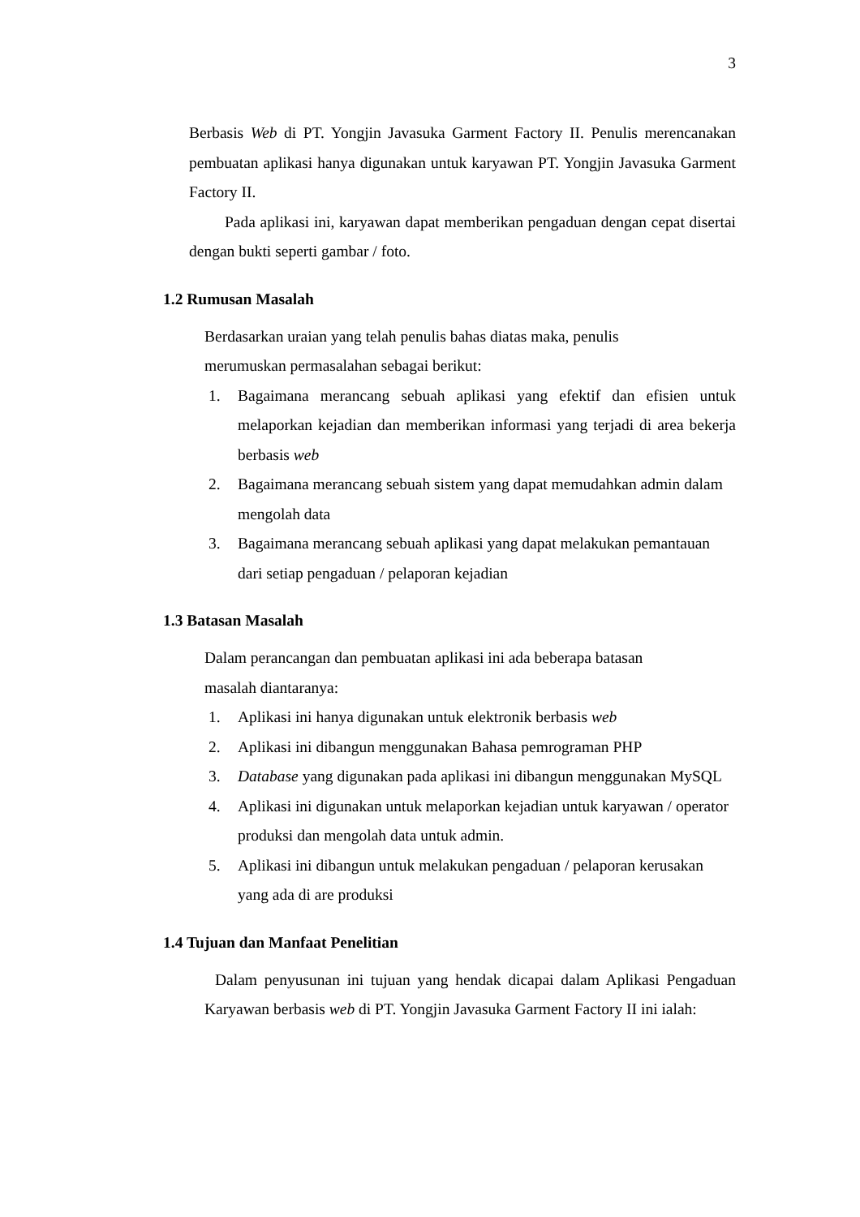3
Berbasis Web di PT. Yongjin Javasuka Garment Factory II. Penulis merencanakan pembuatan aplikasi hanya digunakan untuk karyawan PT. Yongjin Javasuka Garment Factory II.
Pada aplikasi ini, karyawan dapat memberikan pengaduan dengan cepat disertai dengan bukti seperti gambar / foto.
1.2 Rumusan Masalah
Berdasarkan uraian yang telah penulis bahas diatas maka, penulis merumuskan permasalahan sebagai berikut:
1. Bagaimana merancang sebuah aplikasi yang efektif dan efisien untuk melaporkan kejadian dan memberikan informasi yang terjadi di area bekerja berbasis web
2. Bagaimana merancang sebuah sistem yang dapat memudahkan admin dalam mengolah data
3. Bagaimana merancang sebuah aplikasi yang dapat melakukan pemantauan dari setiap pengaduan / pelaporan kejadian
1.3 Batasan Masalah
Dalam perancangan dan pembuatan aplikasi ini ada beberapa batasan masalah diantaranya:
1. Aplikasi ini hanya digunakan untuk elektronik berbasis web
2. Aplikasi ini dibangun menggunakan Bahasa pemrograman PHP
3. Database yang digunakan pada aplikasi ini dibangun menggunakan MySQL
4. Aplikasi ini digunakan untuk melaporkan kejadian untuk karyawan / operator produksi dan mengolah data untuk admin.
5. Aplikasi ini dibangun untuk melakukan pengaduan / pelaporan kerusakan yang ada di are produksi
1.4 Tujuan dan Manfaat Penelitian
Dalam penyusunan ini tujuan yang hendak dicapai dalam Aplikasi Pengaduan Karyawan berbasis web di PT. Yongjin Javasuka Garment Factory II ini ialah: